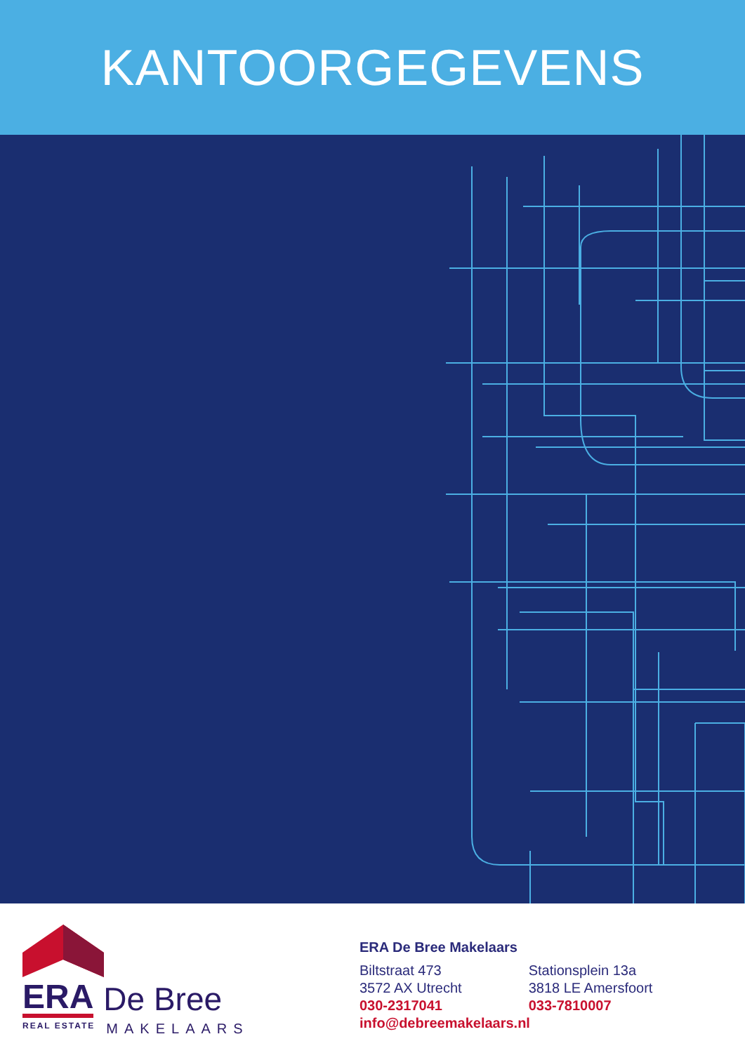KANTOORGEGEVENS
ERA De Bree
REAL ESTATE MAKELAARS
ERA De Bree Makelaars
Biltstraat 473
3572 AX Utrecht
030-2317041
Stationsplein 13a
3818 LE Amersfoort
033-7810007
info@debreemakelaars.nl